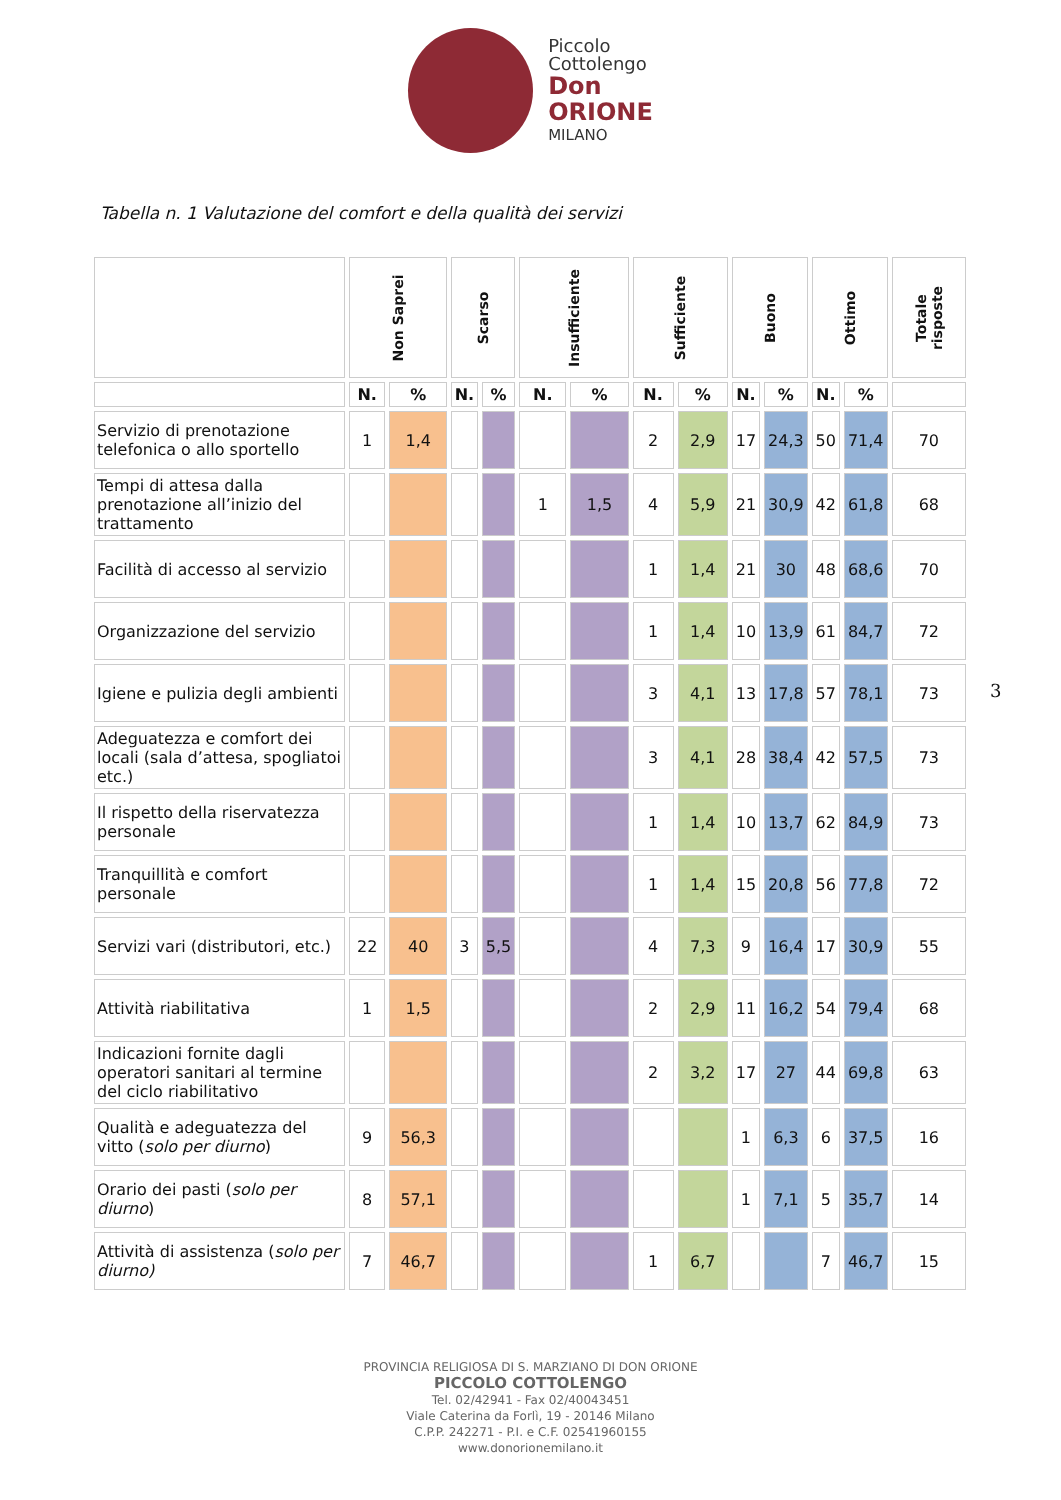Piccolo
Cottolengo
Don
ORIONE
MILANO
Tabella n. 1 Valutazione del comfort e della qualità dei servizi
| | Non Saprei | | Scarso | | Insufficiente | | Sufficiente | | Buono | | Ottimo | | Totale risposte |
| --- | --- | --- | --- | --- | --- | --- | --- | --- | --- | --- | --- | --- | --- |
| | N. | % | N. | % | N. | % | N. | % | N. | % | N. | % | |
| Servizio di prenotazione telefonica o allo sportello | 1 | 1,4 | | | | | 2 | 2,9 | 17 | 24,3 | 50 | 71,4 | 70 |
| Tempi di attesa dalla prenotazione all’inizio del trattamento | | | | | 1 | 1,5 | 4 | 5,9 | 21 | 30,9 | 42 | 61,8 | 68 |
| Facilità di accesso al servizio | | | | | | | 1 | 1,4 | 21 | 30 | 48 | 68,6 | 70 |
| Organizzazione del servizio | | | | | | | 1 | 1,4 | 10 | 13,9 | 61 | 84,7 | 72 |
| Igiene e pulizia degli ambienti | | | | | | | 3 | 4,1 | 13 | 17,8 | 57 | 78,1 | 73 |
| Adeguatezza e comfort dei locali (sala d’attesa, spogliatoi etc.) | | | | | | | 3 | 4,1 | 28 | 38,4 | 42 | 57,5 | 73 |
| Il rispetto della riservatezza personale | | | | | | | 1 | 1,4 | 10 | 13,7 | 62 | 84,9 | 73 |
| Tranquillità e comfort personale | | | | | | | 1 | 1,4 | 15 | 20,8 | 56 | 77,8 | 72 |
| Servizi vari (distributori, etc.) | 22 | 40 | 3 | 5,5 | | | 4 | 7,3 | 9 | 16,4 | 17 | 30,9 | 55 |
| Attività riabilitativa | 1 | 1,5 | | | | | 2 | 2,9 | 11 | 16,2 | 54 | 79,4 | 68 |
| Indicazioni fornite dagli operatori sanitari al termine del ciclo riabilitativo | | | | | | | 2 | 3,2 | 17 | 27 | 44 | 69,8 | 63 |
| Qualità e adeguatezza del vitto ( solo per diurno ) | 9 | 56,3 | | | | | | | 1 | 6,3 | 6 | 37,5 | 16 |
| Orario dei pasti ( solo per diurno ) | 8 | 57,1 | | | | | | | 1 | 7,1 | 5 | 35,7 | 14 |
| Attività di assistenza ( solo per diurno) | 7 | 46,7 | | | | | 1 | 6,7 | | | 7 | 46,7 | 15 |
3
PROVINCIA RELIGIOSA DI S. MARZIANO DI DON ORIONE
PICCOLO COTTOLENGO
Tel. 02/42941 - Fax 02/40043451
Viale Caterina da Forlì, 19 - 20146 Milano
C.P.P. 242271 - P.I. e C.F. 02541960155
www.donorionemilano.it